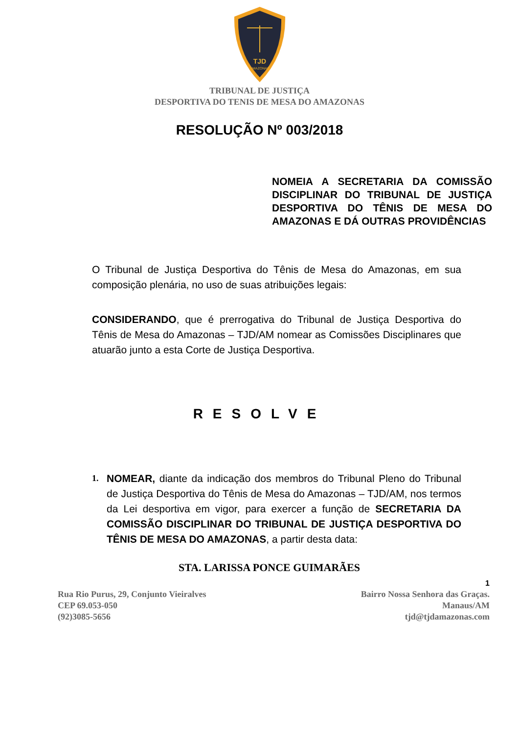TJD
AMAZONAS
TRIBUNAL DE JUSTIÇA
DESPORTIVA DO TENIS DE MESA DO AMAZONAS
RESOLUÇÃO Nº 003/2018
NOMEIA A SECRETARIA DA COMISSÃO DISCIPLINAR DO TRIBUNAL DE JUSTIÇA DESPORTIVA DO TÊNIS DE MESA DO AMAZONAS E DÁ OUTRAS PROVIDÊNCIAS
O Tribunal de Justiça Desportiva do Tênis de Mesa do Amazonas, em sua composição plenária, no uso de suas atribuições legais:
CONSIDERANDO, que é prerrogativa do Tribunal de Justiça Desportiva do Tênis de Mesa do Amazonas – TJD/AM nomear as Comissões Disciplinares que atuarão junto a esta Corte de Justiça Desportiva.
RESOLVE
1.
NOMEAR, diante da indicação dos membros do Tribunal Pleno do Tribunal de Justiça Desportiva do Tênis de Mesa do Amazonas – TJD/AM, nos termos da Lei desportiva em vigor, para exercer a função de SECRETARIA DA COMISSÃO DISCIPLINAR DO TRIBUNAL DE JUSTIÇA DESPORTIVA DO TÊNIS DE MESA DO AMAZONAS, a partir desta data:
STA. LARISSA PONCE GUIMARÃES
1
Rua Rio Purus, 29, Conjunto Vieiralves
CEP 69.053-050
(92)3085-5656
Bairro Nossa Senhora das Graças.
Manaus/AM
tjd@tjdamazonas.com